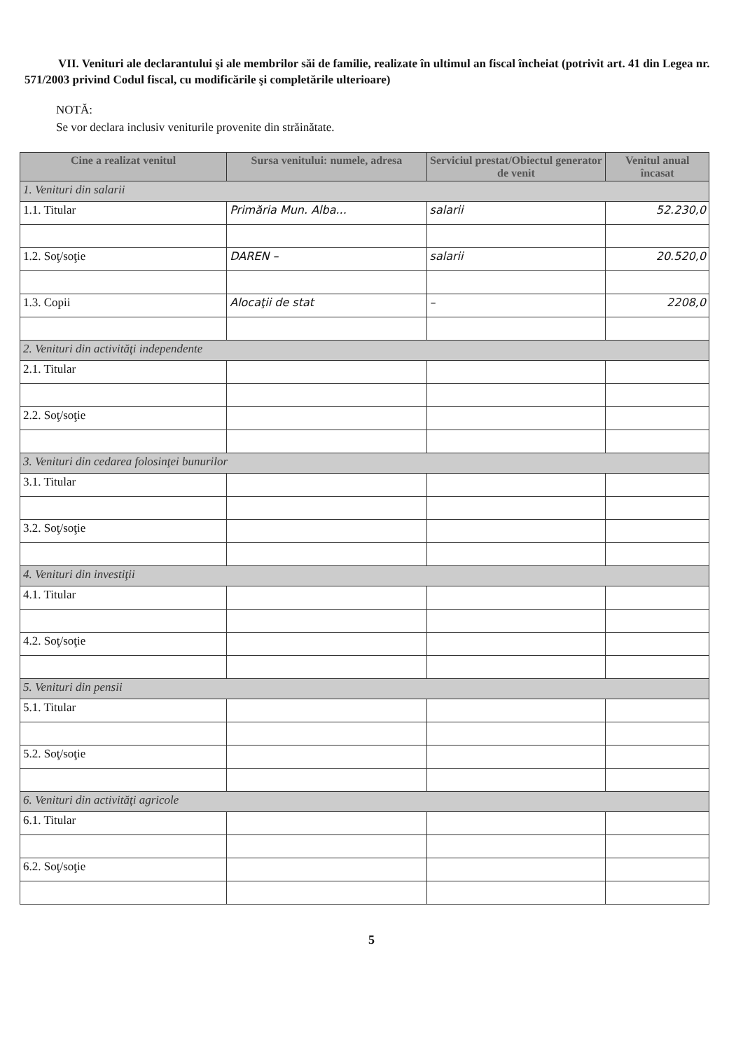VII. Venituri ale declarantului şi ale membrilor săi de familie, realizate în ultimul an fiscal încheiat (potrivit art. 41 din Legea nr. 571/2003 privind Codul fiscal, cu modificările şi completările ulterioare)
NOTĂ:
Se vor declara inclusiv veniturile provenite din străinătate.
| Cine a realizat venitul | Sursa venitului: numele, adresa | Serviciul prestat/Obiectul generator de venit | Venitul anual încasat |
| --- | --- | --- | --- |
| 1. Venituri din salarii | | | |
| 1.1. Titular | Primăria Mun. Alba... | salarii | 52.230,0 |
| 1.2. Soţ/soţie | DAREN – | salarii | 20.520,0 |
| 1.3. Copii | Alocaţii de stat | – | 2208,0 |
| 2. Venituri din activităţi independente | | | |
| 2.1. Titular | | | |
| 2.2. Soţ/soţie | | | |
| 3. Venituri din cedarea folosinţei bunurilor | | | |
| 3.1. Titular | | | |
| 3.2. Soţ/soţie | | | |
| 4. Venituri din investiţii | | | |
| 4.1. Titular | | | |
| 4.2. Soţ/soţie | | | |
| 5. Venituri din pensii | | | |
| 5.1. Titular | | | |
| 5.2. Soţ/soţie | | | |
| 6. Venituri din activităţi agricole | | | |
| 6.1. Titular | | | |
| 6.2. Soţ/soţie | | | |
5